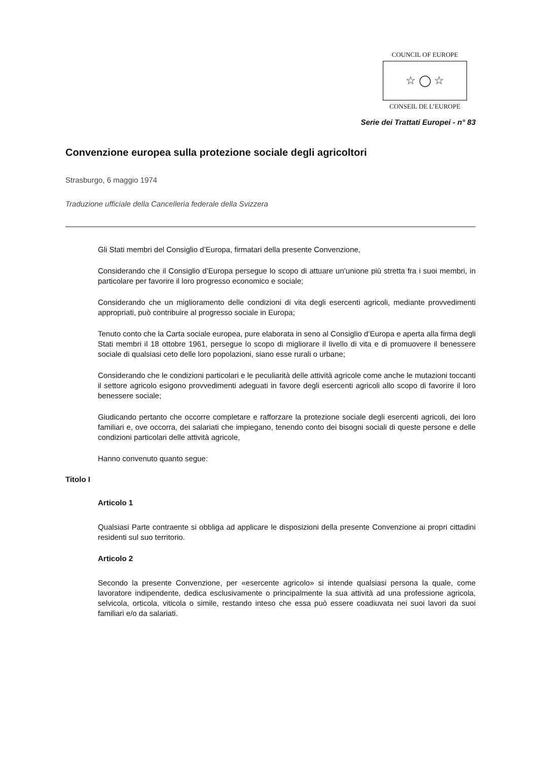COUNCIL OF EUROPE
☆ ◯ ☆
CONSEIL DE L’EUROPE
Serie dei Trattati Europei - n° 83
Convenzione europea sulla protezione sociale degli agricoltori
Strasburgo, 6 maggio 1974
Traduzione ufficiale della Cancelleria federale della Svizzera
Gli Stati membri del Consiglio d’Europa, firmatari della presente Convenzione,
Considerando che il Consiglio d’Europa persegue lo scopo di attuare un’unione più stretta fra i suoi membri, in particolare per favorire il loro progresso economico e sociale;
Considerando che un miglioramento delle condizioni di vita degli esercenti agricoli, mediante provvedimenti appropriati, può contribuire al progresso sociale in Europa;
Tenuto conto che la Carta sociale europea, pure elaborata in seno al Consiglio d’Europa e aperta alla firma degli Stati membri il 18 ottobre 1961, persegue lo scopo di migliorare il livello di vita e di promuovere il benessere sociale di qualsiasi ceto delle loro popolazioni, siano esse rurali o urbane;
Considerando che le condizioni particolari e le peculiarità delle attività agricole come anche le mutazioni toccanti il settore agricolo esigono provvedimenti adeguati in favore degli esercenti agricoli allo scopo di favorire il loro benessere sociale;
Giudicando pertanto che occorre completare e rafforzare la protezione sociale degli esercenti agricoli, dei loro familiari e, ove occorra, dei salariati che impiegano, tenendo conto dei bisogni sociali di queste persone e delle condizioni particolari delle attività agricole,
Hanno convenuto quanto segue:
Titolo I
Articolo 1
Qualsiasi Parte contraente si obbliga ad applicare le disposizioni della presente Convenzione ai propri cittadini residenti sul suo territorio.
Articolo 2
Secondo la presente Convenzione, per «esercente agricolo» si intende qualsiasi persona la quale, come lavoratore indipendente, dedica esclusivamente o principalmente la sua attività ad una professione agricola, selvicola, orticola, viticola o simile, restando inteso che essa può essere coadiuvata nei suoi lavori da suoi familiari e/o da salariati.